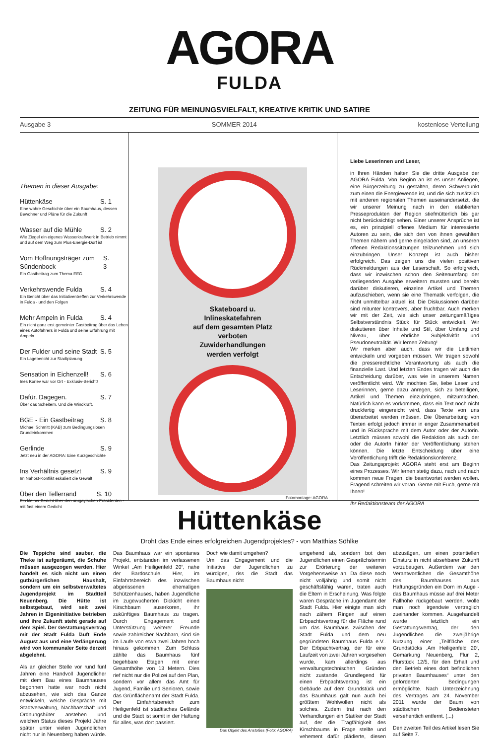AGORA
FULDA
ZEITUNG FÜR MEINUNGSVIELFALT, KREATIVE KRITIK UND SATIRE
Ausgabe 3 SOMMER 2014 kostenlose Verteilung
Themen in dieser Ausgabe:
Hüttenkäse S. 1
Eine wahre Geschichte über ein Baumhaus, dessen Bewohner und Pläne für die Zukunft
Wasser auf die Mühle S. 2
Wie Ziegel ein eigenes Wasserkraftwerk in Betrieb nimmt und auf dem Weg zum Plus-Energie-Dorf ist
Vom Hoffnungsträger zum Sündenbock S. 3
Ein Gastbeitrag zum Thema EEG
Verkehrswende Fulda S. 4
Ein Bericht über das Initiativentreffen zur Verkehrswende in Fulda - und den Folgen
Mehr Ampeln in Fulda S. 4
Ein nicht ganz erst gemeinter Gastbeitrag über das Leben eines Autofahrers in Fulda und seine Erfahrung mit Ampeln
Der Fulder und seine Stadt S. 5
Ein Lagebericht zur Stadtplanung
Sensation in Eichenzell! S. 6
Ines Korlev war vor Ort - Exklusiv-Bericht!
Dafür. Dagegen. S. 7
Über das Scheitern. Und die Windkraft.
BGE - Ein Gastbeitrag S. 8
Michael Schmitt (KAB) zum Bedingungslosen Grundeinkommen
Gerlinde S. 9
Jetzt neu in der AGORA: Eine Kurzgeschichte
Ins Verhältnis gesetzt S. 9
Im Nahost-Konflikt eskaliert die Gewalt
Über den Tellerrand S. 10
Ein kleiner Bericht über den urugayischen Präsidenten - mit fast einem Gedicht
Skateboard u.
Inlineskatefahren
auf dem gesamten Platz
verboten
Zuwiderhandlungen
werden verfolgt
Fotomontage: AGORA
Liebe Leserinnen und Leser,
in Ihren Händen halten Sie die dritte Ausgabe der AGORA Fulda. Von Beginn an ist es unser Anliegen, eine Bürgerzeitung zu gestalten, deren Schwerpunkt zum einen die Energiewende ist, und die sich zusätzlich mit anderen regionalen Themen auseinandersetzt, die wir unserer Meinung nach in den etablierten Presseprodukten der Region stiefmütterlich bis gar nicht berücksichtigt sehen. Einer unserer Ansprüche ist es, ein prinzipiell offenes Medium für interessierte Autoren zu sein, die sich den von ihnen gewählten Themen nähern und gerne eingeladen sind, an unseren offenen Redaktionssitzungen teilzunehmen und sich einzubringen. Unser Konzept ist auch bisher erfolgreich. Das zeigen uns die vielen positiven Rückmeldungen aus der Leserschaft. So erfolgreich, dass wir inzwischen schon den Seitenumfang der vorliegenden Ausgabe erweitern mussten und bereits darüber diskutieren, einzelne Artikel und Themen aufzuschieben, wenn sie eine Thematik verfolgen, die nicht unmittelbar aktuell ist. Die Diskussionen darüber sind mitunter kontrovers, aber fruchtbar. Auch merken wir mit der Zeit, wie sich unser zeitungsmäßiges Selbstverständnis Stück für Stück entwickelt. Wir diskutieren über Inhalte und Stil, über Umfang und Niveau, über ehrliche Subjektivität und Pseudoneutralität. Wir lernen Zeitung!
Wir merken aber auch, dass wir die Leitlinien entwickeln und vorgeben müssen. Wir tragen sowohl die presserechtliche Verantwortung als auch die finanzielle Last. Und letzten Endes tragen wir auch die Entscheidung darüber, was wie in unserem Namen veröffentlicht wird. Wir möchten Sie, liebe Leser und Leserinnen, gerne dazu anregen, sich zu beteiligen, Artikel und Themen einzubringen, mitzumachen. Natürlich kann es vorkommen, dass ein Text noch nicht druckfertig eingereicht wird, dass Texte von uns überarbeitet werden müssen. Die Überarbeitung von Texten erfolgt jedoch immer in enger Zusammenarbeit und in Rücksprache mit dem Autor oder der Autorin. Letztlich müssen sowohl die Redaktion als auch der oder die AutorIn hinter der Veröffentlichung stehen können. Die letzte Entscheidung über eine Veröffentlichung trifft die Redaktionskonferenz.
Das Zeitungsprojekt AGORA steht erst am Beginn eines Prozesses. Wir lernen stetig dazu, nach und nach kommen neue Fragen, die beantwortet werden wollen. Fragend schreiten wir voran. Gerne mit Euch, gerne mit Ihnen!
Ihr Redaktionsteam der AGORA
Hüttenkäse
Droht das Ende eines erfolgreichen Jugendprojektes? - von Matthias Söhlke
Die Teppiche sind sauber, die Theke ist aufgeräumt, die Schuhe müssen ausgezogen werden. Hier handelt es sich nicht um einen gutbürgerlichen Haushalt, sondern um ein selbstverwaltetes Jugendprojekt im Stadtteil Neuenberg. Die Hütte ist selbstgebaut, wird seit zwei Jahren in Eigeninitiative betrieben und ihre Zukunft steht gerade auf dem Spiel. Der Gestattungsvertrag mit der Stadt Fulda läuft Ende August aus und eine Verlängerung wird von kommunaler Seite derzeit abgelehnt.
Als an gleicher Stelle vor rund fünf Jahren eine Handvoll Jugendlicher mit dem Bau eines Baumhauses begonnen hatte war noch nicht abzusehen, wie sich das Ganze entwickeln, welche Gespräche mit Stadtverwaltung, Nachbarschaft und Ordnungshüter anstehen und welchen Status dieses Projekt Jahre später unter vielen Jugendlichen nicht nur in Neuenberg haben würde. Das Baumhaus war ein spontanes Projekt, entstanden im verlassenen Winkel „Am Heiligenfeld 20“, nahe der Bardoschule. Hier, im Einfahrtsbereich des inzwischen abgerissenen ehemaligen Schützenhauses, haben Jugendliche im zugewucherten Dickicht einen Kirschbaum auserkoren, ihr zukünftiges Baumhaus zu tragen. Durch Engagement und Unterstützung weiterer Freunde sowie zahlreicher Nachbarn, sind sie im Laufe von etwa zwei Jahren hoch hinaus gekommen. Zum Schluss zählte das Baumhaus fünf begehbare Etagen mit einer Gesamthöhe von 13 Metern. Dies rief nicht nur die Polizei auf den Plan, sondern vor allem das Amt für Jugend, Familie und Senioren, sowie das Grünflächenamt der Stadt Fulda. Der Einfahrtsbereich zum Heiligenfeld ist städtisches Gelände und die Stadt ist somit in der Haftung für alles, was dort passiert.
Doch wie damit umgehen?
Um das Engagement und die Initiative der Jugendlichen zu würdigen, riss die Stadt das Baumhaus nicht
Das Objekt des Anstoßes (Foto: AGORA)
umgehend ab, sondern bot den Jugendlichen einen Gesprächstermin zur Erörterung der weiteren Vorgehensweise an. Da diese noch nicht volljährig und somit nicht geschäftsfähig waren, traten auch die Eltern in Erscheinung. Was folgte waren Gespräche im Jugendamt der Stadt Fulda. Hier einigte man sich nach zähem Ringen auf einen Erbpachtsvertrag für die Fläche rund um das Baumhaus zwischen der Stadt Fulda und dem neu gegründeten Baumhaus Fulda e.V.. Der Erbpachtvertrag, der für eine Laufzeit von zwei Jahren vorgesehen wurde, kam allerdings aus verwaltungstechnischen Gründen nicht zustande. Grundlegend für einen Erbpachtsvertrag ist ein Gebäude auf dem Grundstück und das Baumhaus galt nun auch bei größtem Wohlwollen nicht als solches. Zudem trat nach den Verhandlungen ein Statiker der Stadt auf, der die Tragfähigkeit des Kirschbaums in Frage stellte und vehement dafür plädierte, diesen abzusägen, um einen potentiellen Einsturz in nicht absehbarer Zukunft vorzubeugen. Außerdem war den Verantwortlichen die Gesamthöhe des Baumhauses aus Haftungsgründen ein Dorn im Auge - das Baumhaus müsse auf drei Meter Fallhöhe rückgebaut werden, wolle man noch irgendwie vertraglich zueinander kommen. Ausgehandelt wurde letztlich ein Gestattungsvertrag, der den Jugendlichen die zweijährige Nutzung einer „Teilfläche des Grundstücks ‚Am Heiligenfeld 20‘, Gemarkung Neuenberg, Flur 2, Flurstück 12/5, für den Erhalt und den Betrieb eines dort befindlichen privaten Baumhauses“ unter den geforderten Bedingungen ermöglichte. Nach Unterzeichnung des Vertrages am 24. November 2011 wurde der Baum von städtischen Bediensteten versehentlich entfernt. (...)
Den zweiten Teil des Artikel lesen Sie auf Seite 7.